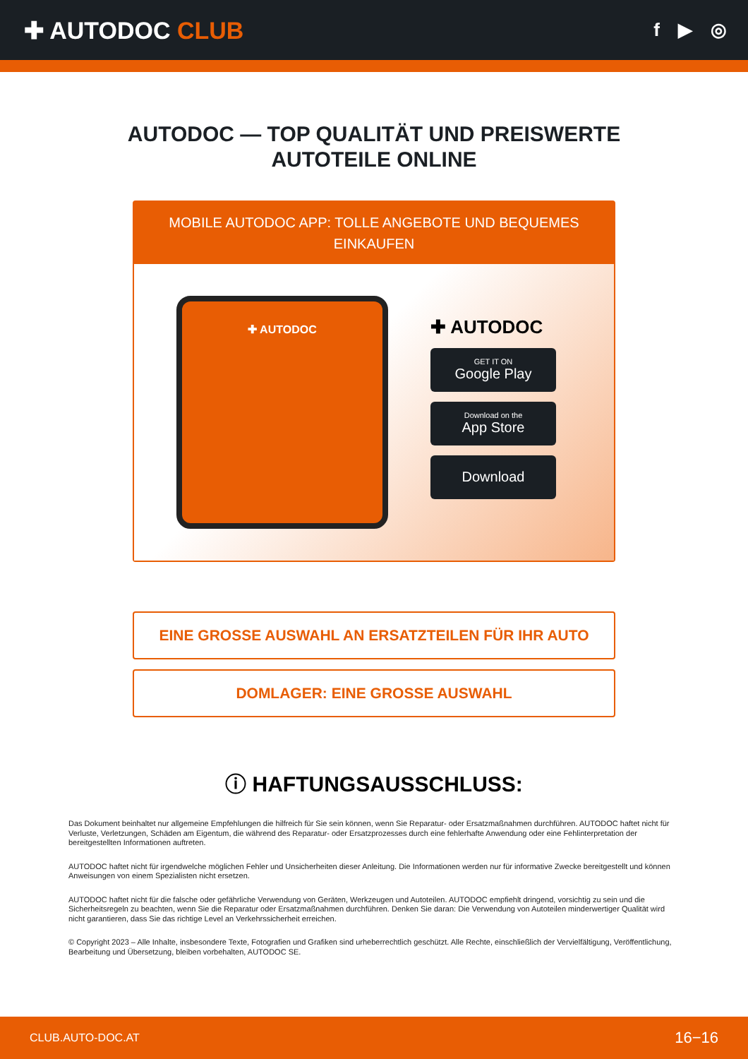✚ AUTODOC CLUB
f ▶ ◎
AUTODOC — TOP QUALITÄT UND PREISWERTE
AUTOTEILE ONLINE
MOBILE AUTODOC APP: TOLLE ANGEBOTE UND BEQUEMES EINKAUFEN
✚ AUTODOC
✚ AUTODOC
GET IT ON
Google Play
Download on the
App Store
Download
EINE GROSSE AUSWAHL AN ERSATZTEILEN FÜR IHR AUTO
DOMLAGER: EINE GROSSE AUSWAHL
ⓘ HAFTUNGSAUSSCHLUSS:
Das Dokument beinhaltet nur allgemeine Empfehlungen die hilfreich für Sie sein können, wenn Sie Reparatur- oder Ersatzmaßnahmen durchführen. AUTODOC haftet nicht für Verluste, Verletzungen, Schäden am Eigentum, die während des Reparatur- oder Ersatzprozesses durch eine fehlerhafte Anwendung oder eine Fehlinterpretation der bereitgestellten Informationen auftreten.
AUTODOC haftet nicht für irgendwelche möglichen Fehler und Unsicherheiten dieser Anleitung. Die Informationen werden nur für informative Zwecke bereitgestellt und können Anweisungen von einem Spezialisten nicht ersetzen.
AUTODOC haftet nicht für die falsche oder gefährliche Verwendung von Geräten, Werkzeugen und Autoteilen. AUTODOC empfiehlt dringend, vorsichtig zu sein und die Sicherheitsregeln zu beachten, wenn Sie die Reparatur oder Ersatzmaßnahmen durchführen. Denken Sie daran: Die Verwendung von Autoteilen minderwertiger Qualität wird nicht garantieren, dass Sie das richtige Level an Verkehrssicherheit erreichen.
© Copyright 2023 – Alle Inhalte, insbesondere Texte, Fotografien und Grafiken sind urheberrechtlich geschützt. Alle Rechte, einschließlich der Vervielfältigung, Veröffentlichung, Bearbeitung und Übersetzung, bleiben vorbehalten, AUTODOC SE.
CLUB.AUTO-DOC.AT 16−16